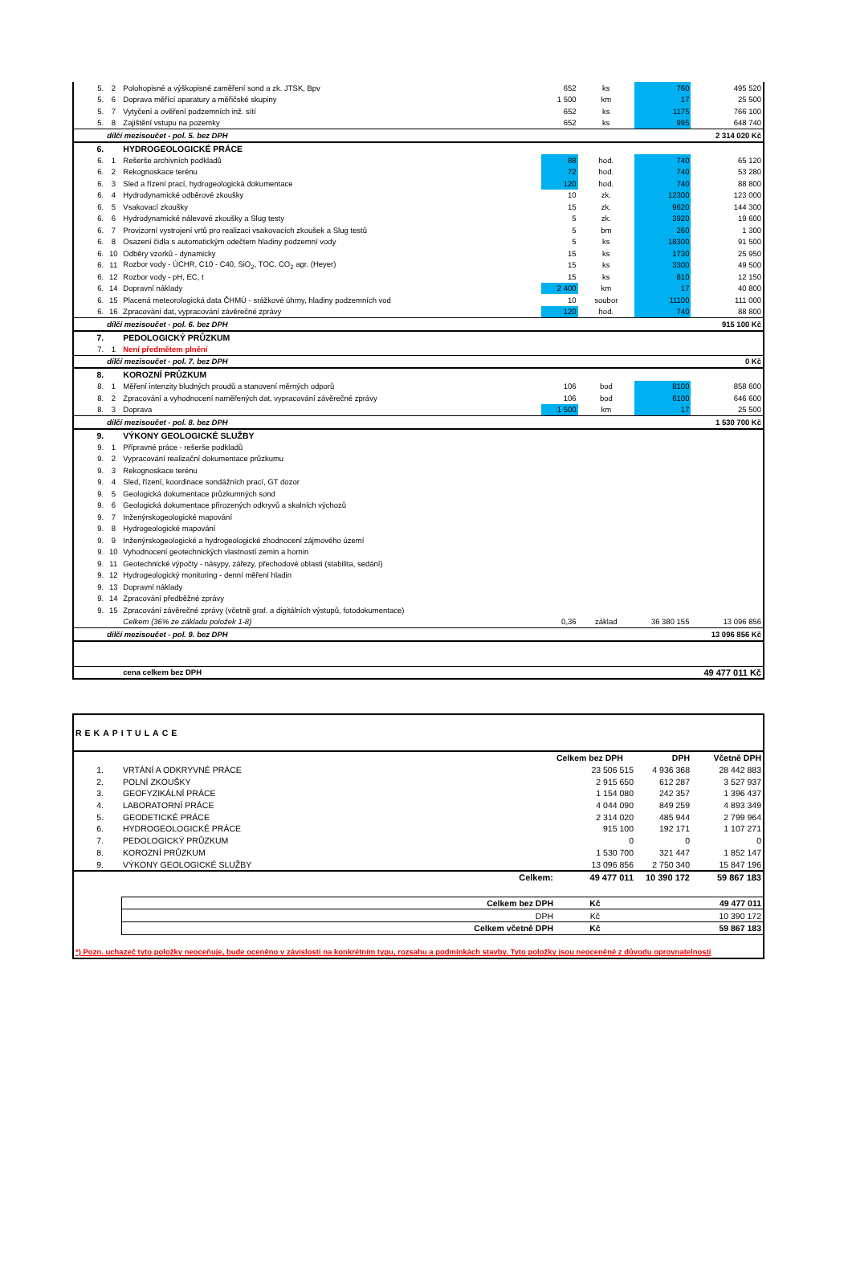| 5. | 2 | Polohopisné a výškopisné zaměření sond a zk. JTSK, Bpv | 652 | ks | 760 | 495 520 |
| 5. | 6 | Doprava měřící aparatury a měřičské skupiny | 1 500 | km | 17 | 25 500 |
| 5. | 7 | Vytyčení a ověření podzemních inž. sítí | 652 | ks | 1175 | 766 100 |
| 5. | 8 | Zajištění vstupu na pozemky | 652 | ks | 995 | 648 740 |
| | dílčí mezisoučet - pol. 5. bez DPH | | | | | 2 314 020 Kč |
| 6. | | HYDROGEOLOGICKÉ PRÁCE | | | | |
| 6. | 1 | Rešerše archivních podkladů | 88 | hod. | 740 | 65 120 |
| 6. | 2 | Rekognoskace terénu | 72 | hod. | 740 | 53 280 |
| 6. | 3 | Sled a řízení prací, hydrogeologická dokumentace | 120 | hod. | 740 | 88 800 |
| 6. | 4 | Hydrodynamické odběrové zkoušky | 10 | zk. | 12300 | 123 000 |
| 6. | 5 | Vsakovací zkoušky | 15 | zk. | 9620 | 144 300 |
| 6. | 6 | Hydrodynamické nálevové zkoušky a Slug testy | 5 | zk. | 3920 | 19 600 |
| 6. | 7 | Provizorní vystrojení vrtů pro realizaci vsakovacích zkoušek a Slug testů | 5 | bm | 260 | 1 300 |
| 6. | 8 | Osazení čidla s automatickým odečtem hladiny podzemní vody | 5 | ks | 18300 | 91 500 |
| 6. | 10 | Odběry vzorků - dynamicky | 15 | ks | 1730 | 25 950 |
| 6. | 11 | Rozbor vody - ÚCHR, C10 - C40, SiO<sub>2</sub>, TOC, CO<sub>2</sub> agr. (Heyer) | 15 | ks | 3300 | 49 500 |
| 6. | 12 | Rozbor vody - pH, EC, t | 15 | ks | 810 | 12 150 |
| 6. | 14 | Dopravní náklady | 2 400 | km | 17 | 40 800 |
| 6. | 15 | Placená meteorologická data ČHMÚ - srážkové úhrny, hladiny podzemních vod | 10 | soubor | 11100 | 111 000 |
| 6. | 16 | Zpracování dat, vypracování závěrečné zprávy | 120 | hod. | 740 | 88 800 |
| | dílčí mezisoučet - pol. 6. bez DPH | | | | | 915 100 Kč |
| 7. | | PEDOLOGICKÝ PRŮZKUM | | | | |
| 7. | 1 | Není předmětem plnění | | | | |
| | dílčí mezisoučet - pol. 7. bez DPH | | | | | 0 Kč |
| 8. | | KOROZNÍ PRŮZKUM | | | | |
| 8. | 1 | Měření intenzity bludných proudů a stanovení měrných odporů | 106 | bod | 8100 | 858 600 |
| 8. | 2 | Zpracování a vyhodnocení naměřených dat, vypracování závěrečné zprávy | 106 | bod | 6100 | 646 600 |
| 8. | 3 | Doprava | 1 500 | km | 17 | 25 500 |
| | dílčí mezisoučet - pol. 8. bez DPH | | | | | 1 530 700 Kč |
| 9. | | VÝKONY GEOLOGICKÉ SLUŽBY | | | | |
| 9. | 1 | Přípravné práce - rešerše podkladů | | | | |
| 9. | 2 | Vypracování realizační dokumentace průzkumu | | | | |
| 9. | 3 | Rekognoskace terénu | | | | |
| 9. | 4 | Sled, řízení, koordinace sondážních prací, GT dozor | | | | |
| 9. | 5 | Geologická dokumentace průzkumných sond | | | | |
| 9. | 6 | Geologická dokumentace přirozených odkryvů a skalních výchozů | | | | |
| 9. | 7 | Inženýrskogeologické mapování | | | | |
| 9. | 8 | Hydrogeologické mapování | | | | |
| 9. | 9 | Inženýrskogeologické a hydrogeologické zhodnocení zájmového území | | | | |
| 9. | 10 | Vyhodnocení geotechnických vlastností zemin a hornin | | | | |
| 9. | 11 | Geotechnické výpočty - násypy, zářezy, přechodové oblasti (stabilita, sedání) | | | | |
| 9. | 12 | Hydrogeologický monitoring - denní měření hladin | | | | |
| 9. | 13 | Dopravní náklady | | | | |
| 9. | 14 | Zpracování předběžné zprávy | | | | |
| 9. | 15 | Zpracování závěrečné zprávy (včetně graf. a digitálních výstupů, fotodokumentace) | | | | |
| | | Celkem (36% ze základu položek 1-8) | 0,36 | základ | 36 380 155 | 13 096 856 |
| | dílčí mezisoučet - pol. 9. bez DPH | | | | | 13 096 856 Kč |
| | | cena celkem bez DPH | | | | 49 477 011 Kč |
| REKAPITULACE | | | | | |
| | | | Celkem bez DPH | DPH | Včetně DPH |
| 1. | | VRTÁNÍ A ODKRYVNÉ PRÁCE | 23 506 515 | 4 936 368 | 28 442 883 |
| 2. | | POLNÍ ZKOUŠKY | 2 915 650 | 612 287 | 3 527 937 |
| 3. | | GEOFYZIKÁLNÍ PRÁCE | 1 154 080 | 242 357 | 1 396 437 |
| 4. | | LABORATORNÍ PRÁCE | 4 044 090 | 849 259 | 4 893 349 |
| 5. | | GEODETICKÉ PRÁCE | 2 314 020 | 485 944 | 2 799 964 |
| 6. | | HYDROGEOLOGICKÉ PRÁCE | 915 100 | 192 171 | 1 107 271 |
| 7. | | PEDOLOGICKÝ PRŮZKUM | 0 | 0 | 0 |
| 8. | | KOROZNÍ PRŮZKUM | 1 530 700 | 321 447 | 1 852 147 |
| 9. | | VÝKONY GEOLOGICKÉ SLUŽBY | 13 096 856 | 2 750 340 | 15 847 196 |
| Celkem: | | | 49 477 011 | 10 390 172 | 59 867 183 |
| | | Celkem bez DPH | Kč | | 49 477 011 |
| | | DPH | Kč | | 10 390 172 |
| | | Celkem včetně DPH | Kč | | 59 867 183 |
| *) Pozn. uchazeč tyto položky neoceňuje, bude oceněno v závislosti na konkrétním typu, rozsahu a podmínkách stavby. Tyto položky jsou neoceněné z důvodu oprovnatelnosti | | | | | |